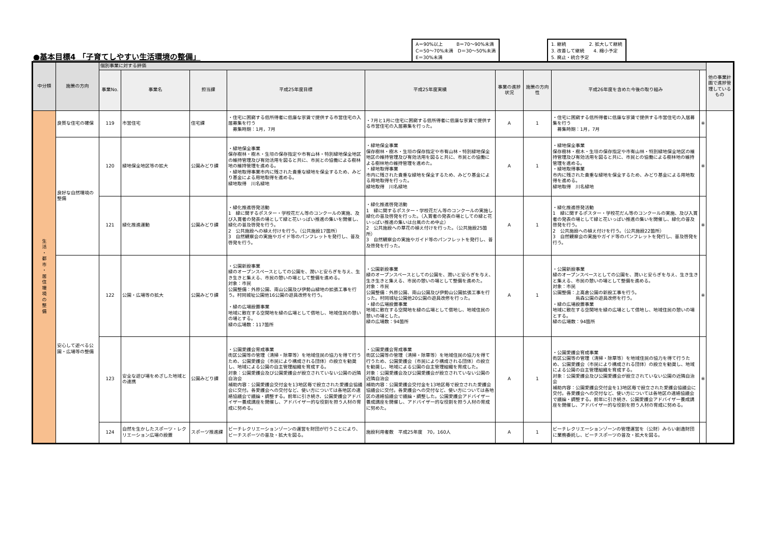A＝90%以上　　　B＝70～90%未満
C＝50～70%未満　D＝30～50%未満
E＝30%未満
1. 継続　　　　　2. 拡大して継続
3. 改善して継続　　4. 縮小予定
5. 廃止・統合予定
●基本目標4 「子育てしやすい生活環境の整備」
| 中分類 | 施策の方向 | 個別事業に対する評価 | | | | | | | | | 他の事業計画で進捗管理しているもの |
| --- | --- | --- | --- | --- | --- | --- | --- | --- | --- | --- | --- |
| | | 事業No. | 事業名 | 担当課 | 平成25年度目標 | 平成25年度実績 | 事業の進捗状況 | 施策の方向性 | 平成26年度を含めた今後の取り組み | | |
| 生 活 ・ 都 市 ・ 居 住 環 境 の 整 備 | 良質な住宅の確保 | 119 | 市営住宅 | 住宅課 | ・住宅に困窮する低所得者に低廉な家賃で提供する市営住宅の入居募集を行う 募集時期：1月，7月 | ・7月と1月に住宅に困窮する低所得者に低廉な家賃で提供する市営住宅の入居募集を行った。 | A | 1 | ・住宅に困窮する低所得者に低廉な家賃で提供する市営住宅の入居募集を行う 募集時期：1月，7月 | ※ | |
| | 良好な自然環境の整備 | 120 | 緑地保全地区等の拡大 | 公園みどり課 | ・緑地保全事業 保存樹林・樹木・生垣の保存指定や市有山林・特別緑地保全地区の維持管理及び有効活用を図ると共に、市民との協働による樹林地の維持管理を進める。 ・緑地取得事業市内に残された貴重な緑地を保全するため、みどり基金による用地取得を進める。 緑地取得 川名緑地 | ・緑地保全事業 保存樹林・樹木・生垣の保存指定や市有山林・特別緑地保全地区の維持管理及び有効活用を図ると共に、市民との協働による樹林地の維持管理を進めた。 ・緑地取得事業 市内に残された貴重な緑地を保全するため、みどり基金による用地取得を行った。 緑地取得 川名緑地 | A | 1 | ・緑地保全事業 保存樹林・樹木・生垣の保存指定や市有山林・特別緑地保全地区の維持管理及び有効活用を図ると共に、市民との協働による樹林地の維持管理を進める。 ・緑地取得事業 市内に残された貴重な緑地を保全するため、みどり基金による用地取得を進める。 緑地取得 川名緑地 | ※ | |
| | | 121 | 緑化推進運動 | 公園みどり課 | ・緑化推進啓発活動 1 緑に関するポスター・学校花だん等のコンクールの実施、及び入賞者の発表の場として緑と花いっぱい推進の集いを開催し、緑化の普及啓発を行う。 2 公共施設への植え付けを行う。（公共施設17箇所） 3 自然観察会の実施やガイド等のパンフレットを発行し、普及啓発を行う。 | ・緑化推進啓発活動 1 緑に関するポスター・学校花だん等のコンクールの実施し緑化の普及啓発を行った。（入賞者の発表の場としての緑と花いっぱい推進の集いは台風のため中止） 2 公共施設への草花の植え付けを行った。（公共施設25箇所） 3 自然観察会の実施やガイド等のパンフレットを発行し、普及啓発を行った。 | A | 1 | ・緑化推進啓発活動 1 緑に関するポスター・学校花だん等のコンクールの実施、及び入賞者の発表の場として緑と花いっぱい推進の集いを開催し、緑化の普及啓発を行う。 2 公共施設への植え付けを行う。（公共施設22箇所） 3 自然観察会の実施やガイド等のパンフレットを発行し、普及啓発を行う。 | ※ | |
| | 安心して遊べる公園・広場等の整備 | 122 | 公園・広場等の拡大 | 公園みどり課 | ・公園新設事業 緑のオープンスペースとしての公園を、潤いと安らぎを与え、生き生きと集える、市民の憩いの場として整備を進める。 対象：市民 公園整備：外原公園、南山公園及び伊勢山緑地の拡張工事を行う。村岡城址公園他16公園の遊具改修を行う。 ・緑の広場設置事業 地域に散在する空閑地を緑の広場として借地し、地域住民の憩いの場とする。 緑の広場数：117箇所 | ・公園新設事業 緑のオープンスペースとしての公園を、潤いと安らぎを与え、生き生きと集える、市民の憩いの場として整備を進めた。 対象：市民 公園整備：外原公園、南山公園及び伊勢山公園拡張工事を行った。村岡城址公園他20公園の遊具改修を行った。 ・緑の広場設置事業 地域に散在する空閑地を緑の広場として借地し、地域住民の憩いの場とした。 緑の広場数：94箇所 | A | 1 | ・公園新設事業 緑のオープンスペースとしての公園を、潤いと安らぎを与え、生き生きと集える、市民の憩いの場として整備を進める。 対象：市民 公園整備：上高倉公園の新設工事を行う。 烏森公園の遊具改修を行う。 ・緑の広場設置事業 地域に散在する空閑地を緑の広場として借地し、地域住民の憩いの場とする。 緑の広場数：94箇所 | ※ | |
| | | 123 | 安全な遊び場をめざした地域との連携 | 公園みどり課 | ・公園愛護会育成事業 街区公園等の管理（清掃・除草等）を地域住民の協力を得て行うため、公園愛護会（市民により構成される団体）の設立を勧奨し、地域による公園の自主管理組織を育成する。 対象：公園愛護会及び公園愛護会が設立されていない公園の近隣自治会 補助内容：公園愛護会交付金を13地区毎で設立された愛護会協議会に交付。各愛護会への交付など、使い方については各地区の連絡協議会で議論・調整する。前年に引き続き、公園愛護会アドバイザー養成講座を開催し、アドバイザー的な役割を担う人材の育成に努める。 | ・公園愛護会育成事業 街区公園等の管理（清掃・除草等）を地域住民の協力を得て行うため、公園愛護会（市民により構成される団体）の設立を勧奨し、地域による公園の自主管理組織を育成した。 対象：公園愛護会及び公園愛護会が設立されていない公園の近隣自治会 補助内容：公園愛護会交付金を13地区毎で設立された愛護会協議会に交付。各愛護会への交付など、使い方については各地区の連絡協議会で議論・調整した。公園愛護会アドバイザー養成講座を開催し、アドバイザー的な役割を担う人材の育成に努めた。 | A | 1 | ・公園愛護会育成事業 街区公園等の管理（清掃・除草等）を地域住民の協力を得て行うため、公園愛護会（市民により構成される団体）の設立を勧奨し、地域による公園の自主管理組織を育成する。 対象：公園愛護会及び公園愛護会が設立されていない公園の近隣自治会 補助内容：公園愛護会交付金を13地区毎で設立された愛護会協議会に交付。各愛護会への交付など、使い方については各地区の連絡協議会で議論・調整する。前年に引き続き、公園愛護会アドバイザー養成講座を開催し、アドバイザー的な役割を担う人材の育成に努める。 | ※ | |
| | | 124 | 自然を生かしたスポーツ・レクリエーション広場の設置 | スポーツ推進課 | ビーチレクリエーションゾーンの運営を財団が行うことにより、ビーチスポーツの普及・拡大を図る。 | 施設利用者数 平成25年度 70，160人 | A | 1 | ビーチレクリエーションゾーンの管理運営を（公財）みらい創造財団に業務委託し、ビーチスポーツの普及・拡大を図る。 | | |